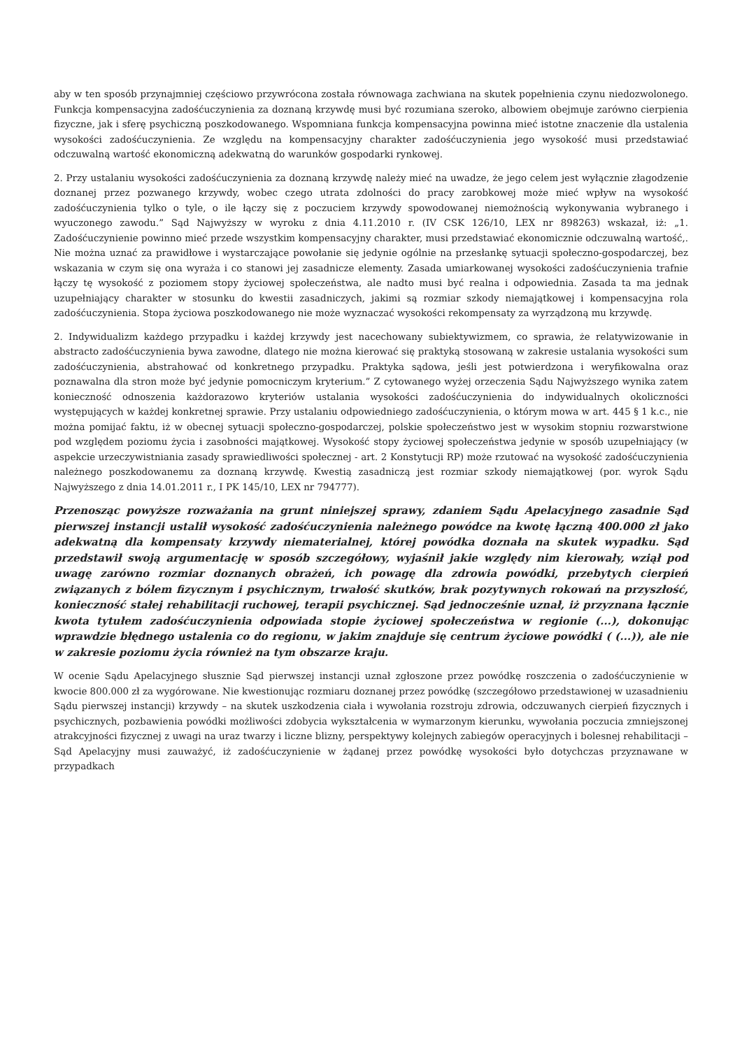aby w ten sposób przynajmniej częściowo przywrócona została równowaga zachwiana na skutek popełnienia czynu niedozwolonego. Funkcja kompensacyjna zadośćuczynienia za doznaną krzywdę musi być rozumiana szeroko, albowiem obejmuje zarówno cierpienia fizyczne, jak i sferę psychiczną poszkodowanego. Wspomniana funkcja kompensacyjna powinna mieć istotne znaczenie dla ustalenia wysokości zadośćuczynienia. Ze względu na kompensacyjny charakter zadośćuczynienia jego wysokość musi przedstawiać odczuwalną wartość ekonomiczną adekwatną do warunków gospodarki rynkowej.
2. Przy ustalaniu wysokości zadośćuczynienia za doznaną krzywdę należy mieć na uwadze, że jego celem jest wyłącznie złagodzenie doznanej przez pozwanego krzywdy, wobec czego utrata zdolności do pracy zarobkowej może mieć wpływ na wysokość zadośćuczynienia tylko o tyle, o ile łączy się z poczuciem krzywdy spowodowanej niemożnością wykonywania wybranego i wyuczonego zawodu.” Sąd Najwyższy w wyroku z dnia 4.11.2010 r. (IV CSK 126/10, LEX nr 898263) wskazał, iż: „1. Zadośćuczynienie powinno mieć przede wszystkim kompensacyjny charakter, musi przedstawiać ekonomicznie odczuwalną wartość,. Nie można uznać za prawidłowe i wystarczające powołanie się jedynie ogólnie na przesłankę sytuacji społeczno-gospodarczej, bez wskazania w czym się ona wyraża i co stanowi jej zasadnicze elementy. Zasada umiarkowanej wysokości zadośćuczynienia trafnie łączy tę wysokość z poziomem stopy życiowej społeczeństwa, ale nadto musi być realna i odpowiednia. Zasada ta ma jednak uzupełniający charakter w stosunku do kwestii zasadniczych, jakimi są rozmiar szkody niemajątkowej i kompensacyjna rola zadośćuczynienia. Stopa życiowa poszkodowanego nie może wyznaczać wysokości rekompensaty za wyrządzoną mu krzywdę.
2. Indywidualizm każdego przypadku i każdej krzywdy jest nacechowany subiektywizmem, co sprawia, że relatywizowanie in abstracto zadośćuczynienia bywa zawodne, dlatego nie można kierować się praktyką stosowaną w zakresie ustalania wysokości sum zadośćuczynienia, abstrahować od konkretnego przypadku. Praktyka sądowa, jeśli jest potwierdzona i weryfikowalna oraz poznawalna dla stron może być jedynie pomocniczym kryterium.” Z cytowanego wyżej orzeczenia Sądu Najwyższego wynika zatem konieczność odnoszenia każdorazowo kryteriów ustalania wysokości zadośćuczynienia do indywidualnych okoliczności występujących w każdej konkretnej sprawie. Przy ustalaniu odpowiedniego zadośćuczynienia, o którym mowa w art. 445 § 1 k.c., nie można pomijać faktu, iż w obecnej sytuacji społeczno-gospodarczej, polskie społeczeństwo jest w wysokim stopniu rozwarstwione pod względem poziomu życia i zasobności majątkowej. Wysokość stopy życiowej społeczeństwa jedynie w sposób uzupełniający (w aspekcie urzeczywistniania zasady sprawiedliwości społecznej - art. 2 Konstytucji RP) może rzutować na wysokość zadośćuczynienia należnego poszkodowanemu za doznaną krzywdę. Kwestią zasadniczą jest rozmiar szkody niemajątkowej (por. wyrok Sądu Najwyższego z dnia 14.01.2011 r., I PK 145/10, LEX nr 794777).
Przenosząc powyższe rozważania na grunt niniejszej sprawy, zdaniem Sądu Apelacyjnego zasadnie Sąd pierwszej instancji ustalił wysokość zadośćuczynienia należnego powódce na kwotę łączną 400.000 zł jako adekwatną dla kompensaty krzywdy niematerialnej, której powódka doznała na skutek wypadku. Sąd przedstawił swoją argumentację w sposób szczegółowy, wyjaśnił jakie względy nim kierowały, wziął pod uwagę zarówno rozmiar doznanych obrażeń, ich powagę dla zdrowia powódki, przebytych cierpień związanych z bólem fizycznym i psychicznym, trwałość skutków, brak pozytywnych rokowań na przyszłość, konieczność stałej rehabilitacji ruchowej, terapii psychicznej. Sąd jednocześnie uznał, iż przyznana łącznie kwota tytułem zadośćuczynienia odpowiada stopie życiowej społeczeństwa w regionie (...), dokonując wprawdzie błędnego ustalenia co do regionu, w jakim znajduje się centrum życiowe powódki ( (...)), ale nie w zakresie poziomu życia również na tym obszarze kraju.
W ocenie Sądu Apelacyjnego słusznie Sąd pierwszej instancji uznał zgłoszone przez powódkę roszczenia o zadośćuczynienie w kwocie 800.000 zł za wygórowane. Nie kwestionując rozmiaru doznanej przez powódkę (szczegółowo przedstawionej w uzasadnieniu Sądu pierwszej instancji) krzywdy – na skutek uszkodzenia ciała i wywołania rozstroju zdrowia, odczuwanych cierpień fizycznych i psychicznych, pozbawienia powódki możliwości zdobycia wykształcenia w wymarzonym kierunku, wywołania poczucia zmniejszonej atrakcyjności fizycznej z uwagi na uraz twarzy i liczne blizny, perspektywy kolejnych zabiegów operacyjnych i bolesnej rehabilitacji – Sąd Apelacyjny musi zauważyć, iż zadośćuczynienie w żądanej przez powódkę wysokości było dotychczas przyznawane w przypadkach